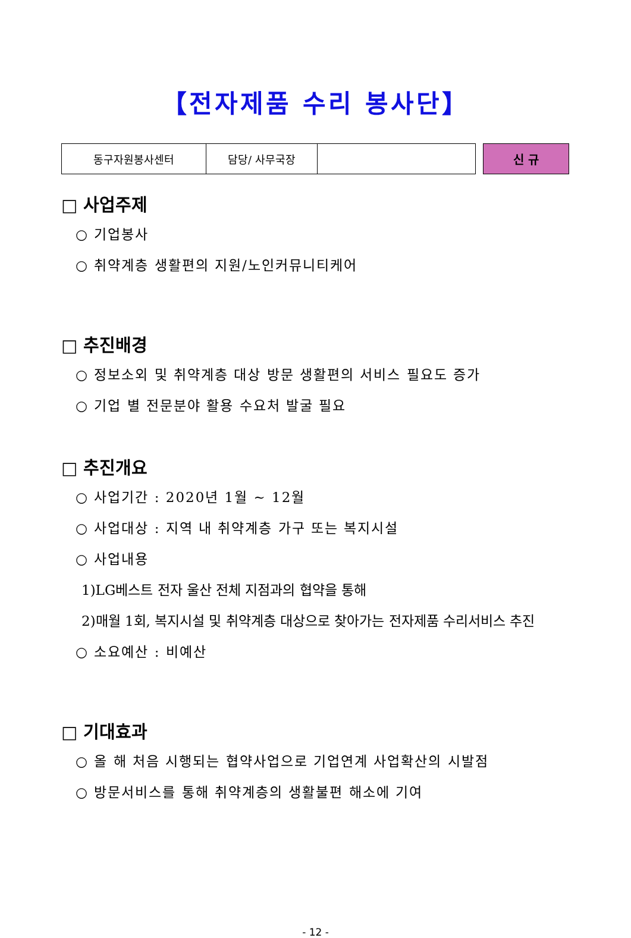【전자제품 수리 봉사단】
| 동구자원봉사센터 | 담당/ 사무국장 | |
신 규
□ 사업주제
○ 기업봉사
○ 취약계층 생활편의 지원/노인커뮤니티케어
□ 추진배경
○ 정보소외 및 취약계층 대상 방문 생활편의 서비스 필요도 증가
○ 기업 별 전문분야 활용 수요처 발굴 필요
□ 추진개요
○ 사업기간 : 2020년 1월 ~ 12월
○ 사업대상 : 지역 내 취약계층 가구 또는 복지시설
○ 사업내용
1)LG베스트 전자 울산 전체 지점과의 협약을 통해
2)매월 1회, 복지시설 및 취약계층 대상으로 찾아가는 전자제품 수리서비스 추진
○ 소요예산 : 비예산
□ 기대효과
○ 올 해 처음 시행되는 협약사업으로 기업연계 사업확산의 시발점
○ 방문서비스를 통해 취약계층의 생활불편 해소에 기여
- 12 -